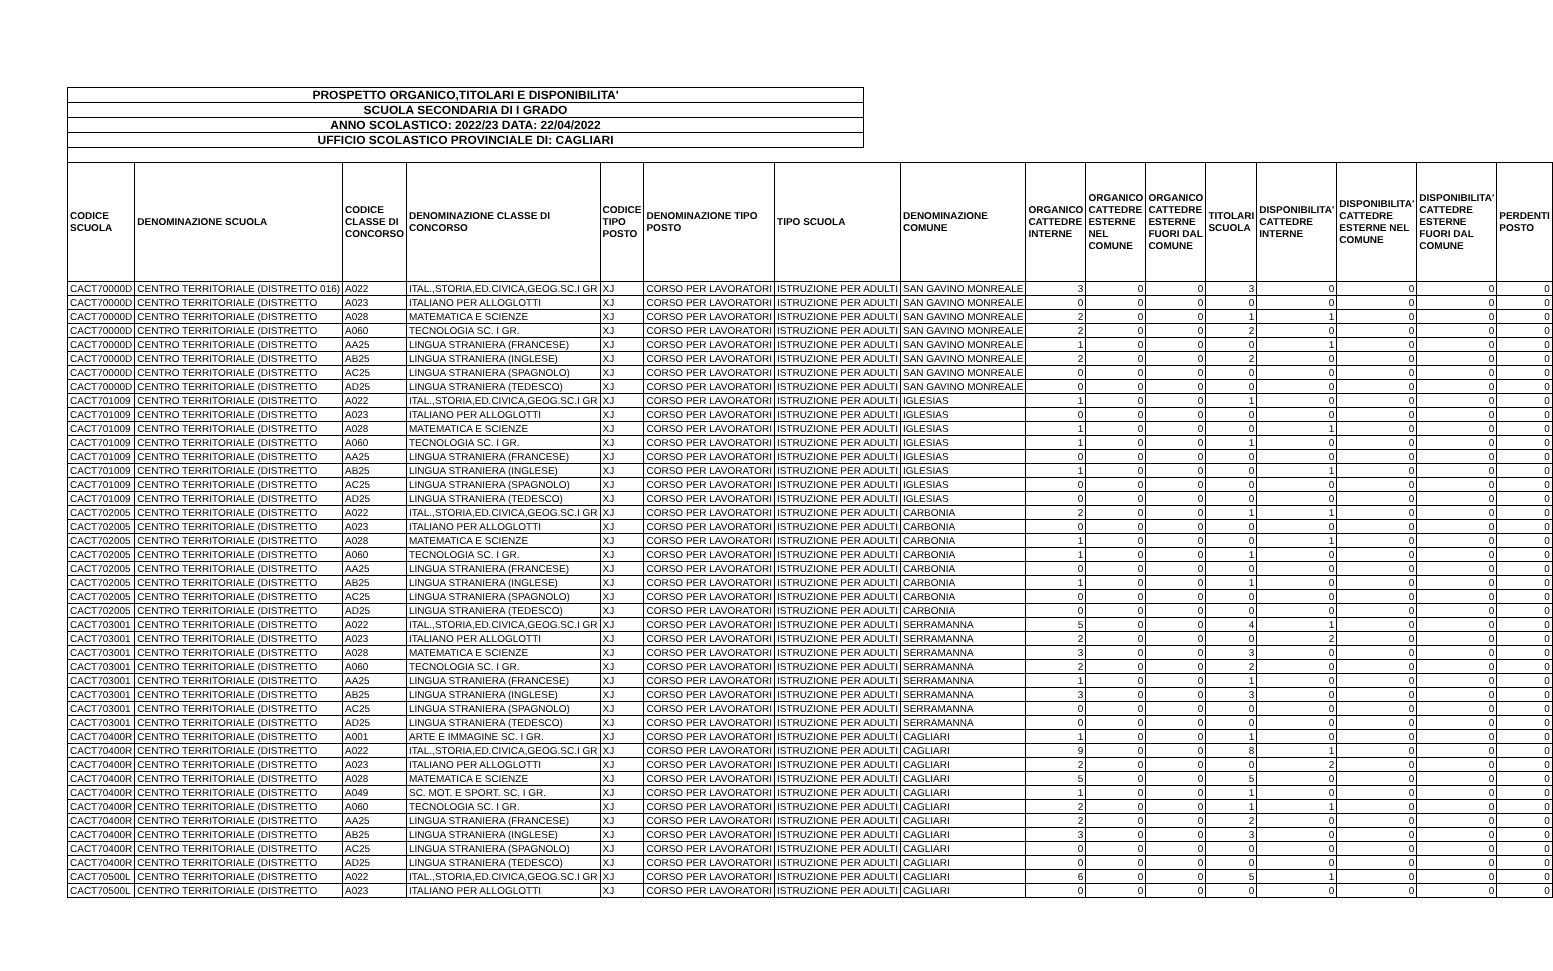PROSPETTO ORGANICO,TITOLARI E DISPONIBILITA'
SCUOLA SECONDARIA DI I GRADO
ANNO SCOLASTICO: 2022/23 DATA: 22/04/2022
UFFICIO SCOLASTICO PROVINCIALE DI: CAGLIARI
| CODICE SCUOLA | DENOMINAZIONE SCUOLA | CODICE CLASSE DI CONCORSO | DENOMINAZIONE CLASSE DI CONCORSO | CODICE TIPO POSTO | DENOMINAZIONE TIPO POSTO | TIPO SCUOLA | DENOMINAZIONE COMUNE | ORGANICO CATTEDRE INTERNE | ORGANICO CATTEDRE ESTERNE NEL COMUNE | ORGANICO CATTEDRE ESTERNE FUORI DAL COMUNE | TITOLARI SCUOLA | DISPONIBILITA' CATTEDRE INTERNE | DISPONIBILITA' CATTEDRE ESTERNE NEL COMUNE | DISPONIBILITA' CATTEDRE ESTERNE FUORI DAL COMUNE | PERDENTI POSTO |
| --- | --- | --- | --- | --- | --- | --- | --- | --- | --- | --- | --- | --- | --- | --- | --- |
| CACT70000D | CENTRO TERRITORIALE (DISTRETTO 016) | A022 | ITAL.,STORIA,ED.CIVICA,GEOG.SC.I GR | XJ | CORSO PER LAVORATORI | ISTRUZIONE PER ADULTI | SAN GAVINO MONREALE | 3 | 0 | 0 | 3 | 0 | 0 | 0 | 0 |
| CACT70000D | CENTRO TERRITORIALE (DISTRETTO | A023 | ITALIANO PER ALLOGLOTTI | XJ | CORSO PER LAVORATORI | ISTRUZIONE PER ADULTI | SAN GAVINO MONREALE | 0 | 0 | 0 | 0 | 0 | 0 | 0 | 0 |
| CACT70000D | CENTRO TERRITORIALE (DISTRETTO | A028 | MATEMATICA E SCIENZE | XJ | CORSO PER LAVORATORI | ISTRUZIONE PER ADULTI | SAN GAVINO MONREALE | 2 | 0 | 0 | 1 | 1 | 0 | 0 | 0 |
| CACT70000D | CENTRO TERRITORIALE (DISTRETTO | A060 | TECNOLOGIA SC. I GR. | XJ | CORSO PER LAVORATORI | ISTRUZIONE PER ADULTI | SAN GAVINO MONREALE | 2 | 0 | 0 | 2 | 0 | 0 | 0 | 0 |
| CACT70000D | CENTRO TERRITORIALE (DISTRETTO | AA25 | LINGUA STRANIERA (FRANCESE) | XJ | CORSO PER LAVORATORI | ISTRUZIONE PER ADULTI | SAN GAVINO MONREALE | 1 | 0 | 0 | 0 | 1 | 0 | 0 | 0 |
| CACT70000D | CENTRO TERRITORIALE (DISTRETTO | AB25 | LINGUA STRANIERA (INGLESE) | XJ | CORSO PER LAVORATORI | ISTRUZIONE PER ADULTI | SAN GAVINO MONREALE | 2 | 0 | 0 | 2 | 0 | 0 | 0 | 0 |
| CACT70000D | CENTRO TERRITORIALE (DISTRETTO | AC25 | LINGUA STRANIERA (SPAGNOLO) | XJ | CORSO PER LAVORATORI | ISTRUZIONE PER ADULTI | SAN GAVINO MONREALE | 0 | 0 | 0 | 0 | 0 | 0 | 0 | 0 |
| CACT70000D | CENTRO TERRITORIALE (DISTRETTO | AD25 | LINGUA STRANIERA (TEDESCO) | XJ | CORSO PER LAVORATORI | ISTRUZIONE PER ADULTI | SAN GAVINO MONREALE | 0 | 0 | 0 | 0 | 0 | 0 | 0 | 0 |
| CACT701009 | CENTRO TERRITORIALE (DISTRETTO | A022 | ITAL.,STORIA,ED.CIVICA,GEOG.SC.I GR | XJ | CORSO PER LAVORATORI | ISTRUZIONE PER ADULTI | IGLESIAS | 1 | 0 | 0 | 1 | 0 | 0 | 0 | 0 |
| CACT701009 | CENTRO TERRITORIALE (DISTRETTO | A023 | ITALIANO PER ALLOGLOTTI | XJ | CORSO PER LAVORATORI | ISTRUZIONE PER ADULTI | IGLESIAS | 0 | 0 | 0 | 0 | 0 | 0 | 0 | 0 |
| CACT701009 | CENTRO TERRITORIALE (DISTRETTO | A028 | MATEMATICA E SCIENZE | XJ | CORSO PER LAVORATORI | ISTRUZIONE PER ADULTI | IGLESIAS | 1 | 0 | 0 | 0 | 1 | 0 | 0 | 0 |
| CACT701009 | CENTRO TERRITORIALE (DISTRETTO | A060 | TECNOLOGIA SC. I GR. | XJ | CORSO PER LAVORATORI | ISTRUZIONE PER ADULTI | IGLESIAS | 1 | 0 | 0 | 1 | 0 | 0 | 0 | 0 |
| CACT701009 | CENTRO TERRITORIALE (DISTRETTO | AA25 | LINGUA STRANIERA (FRANCESE) | XJ | CORSO PER LAVORATORI | ISTRUZIONE PER ADULTI | IGLESIAS | 0 | 0 | 0 | 0 | 0 | 0 | 0 | 0 |
| CACT701009 | CENTRO TERRITORIALE (DISTRETTO | AB25 | LINGUA STRANIERA (INGLESE) | XJ | CORSO PER LAVORATORI | ISTRUZIONE PER ADULTI | IGLESIAS | 1 | 0 | 0 | 0 | 1 | 0 | 0 | 0 |
| CACT701009 | CENTRO TERRITORIALE (DISTRETTO | AC25 | LINGUA STRANIERA (SPAGNOLO) | XJ | CORSO PER LAVORATORI | ISTRUZIONE PER ADULTI | IGLESIAS | 0 | 0 | 0 | 0 | 0 | 0 | 0 | 0 |
| CACT701009 | CENTRO TERRITORIALE (DISTRETTO | AD25 | LINGUA STRANIERA (TEDESCO) | XJ | CORSO PER LAVORATORI | ISTRUZIONE PER ADULTI | IGLESIAS | 0 | 0 | 0 | 0 | 0 | 0 | 0 | 0 |
| CACT702005 | CENTRO TERRITORIALE (DISTRETTO | A022 | ITAL.,STORIA,ED.CIVICA,GEOG.SC.I GR | XJ | CORSO PER LAVORATORI | ISTRUZIONE PER ADULTI | CARBONIA | 2 | 0 | 0 | 1 | 1 | 0 | 0 | 0 |
| CACT702005 | CENTRO TERRITORIALE (DISTRETTO | A023 | ITALIANO PER ALLOGLOTTI | XJ | CORSO PER LAVORATORI | ISTRUZIONE PER ADULTI | CARBONIA | 0 | 0 | 0 | 0 | 0 | 0 | 0 | 0 |
| CACT702005 | CENTRO TERRITORIALE (DISTRETTO | A028 | MATEMATICA E SCIENZE | XJ | CORSO PER LAVORATORI | ISTRUZIONE PER ADULTI | CARBONIA | 1 | 0 | 0 | 0 | 1 | 0 | 0 | 0 |
| CACT702005 | CENTRO TERRITORIALE (DISTRETTO | A060 | TECNOLOGIA SC. I GR. | XJ | CORSO PER LAVORATORI | ISTRUZIONE PER ADULTI | CARBONIA | 1 | 0 | 0 | 1 | 0 | 0 | 0 | 0 |
| CACT702005 | CENTRO TERRITORIALE (DISTRETTO | AA25 | LINGUA STRANIERA (FRANCESE) | XJ | CORSO PER LAVORATORI | ISTRUZIONE PER ADULTI | CARBONIA | 0 | 0 | 0 | 0 | 0 | 0 | 0 | 0 |
| CACT702005 | CENTRO TERRITORIALE (DISTRETTO | AB25 | LINGUA STRANIERA (INGLESE) | XJ | CORSO PER LAVORATORI | ISTRUZIONE PER ADULTI | CARBONIA | 1 | 0 | 0 | 1 | 0 | 0 | 0 | 0 |
| CACT702005 | CENTRO TERRITORIALE (DISTRETTO | AC25 | LINGUA STRANIERA (SPAGNOLO) | XJ | CORSO PER LAVORATORI | ISTRUZIONE PER ADULTI | CARBONIA | 0 | 0 | 0 | 0 | 0 | 0 | 0 | 0 |
| CACT702005 | CENTRO TERRITORIALE (DISTRETTO | AD25 | LINGUA STRANIERA (TEDESCO) | XJ | CORSO PER LAVORATORI | ISTRUZIONE PER ADULTI | CARBONIA | 0 | 0 | 0 | 0 | 0 | 0 | 0 | 0 |
| CACT703001 | CENTRO TERRITORIALE (DISTRETTO | A022 | ITAL.,STORIA,ED.CIVICA,GEOG.SC.I GR | XJ | CORSO PER LAVORATORI | ISTRUZIONE PER ADULTI | SERRAMANNA | 5 | 0 | 0 | 4 | 1 | 0 | 0 | 0 |
| CACT703001 | CENTRO TERRITORIALE (DISTRETTO | A023 | ITALIANO PER ALLOGLOTTI | XJ | CORSO PER LAVORATORI | ISTRUZIONE PER ADULTI | SERRAMANNA | 2 | 0 | 0 | 0 | 2 | 0 | 0 | 0 |
| CACT703001 | CENTRO TERRITORIALE (DISTRETTO | A028 | MATEMATICA E SCIENZE | XJ | CORSO PER LAVORATORI | ISTRUZIONE PER ADULTI | SERRAMANNA | 3 | 0 | 0 | 3 | 0 | 0 | 0 | 0 |
| CACT703001 | CENTRO TERRITORIALE (DISTRETTO | A060 | TECNOLOGIA SC. I GR. | XJ | CORSO PER LAVORATORI | ISTRUZIONE PER ADULTI | SERRAMANNA | 2 | 0 | 0 | 2 | 0 | 0 | 0 | 0 |
| CACT703001 | CENTRO TERRITORIALE (DISTRETTO | AA25 | LINGUA STRANIERA (FRANCESE) | XJ | CORSO PER LAVORATORI | ISTRUZIONE PER ADULTI | SERRAMANNA | 1 | 0 | 0 | 1 | 0 | 0 | 0 | 0 |
| CACT703001 | CENTRO TERRITORIALE (DISTRETTO | AB25 | LINGUA STRANIERA (INGLESE) | XJ | CORSO PER LAVORATORI | ISTRUZIONE PER ADULTI | SERRAMANNA | 3 | 0 | 0 | 3 | 0 | 0 | 0 | 0 |
| CACT703001 | CENTRO TERRITORIALE (DISTRETTO | AC25 | LINGUA STRANIERA (SPAGNOLO) | XJ | CORSO PER LAVORATORI | ISTRUZIONE PER ADULTI | SERRAMANNA | 0 | 0 | 0 | 0 | 0 | 0 | 0 | 0 |
| CACT703001 | CENTRO TERRITORIALE (DISTRETTO | AD25 | LINGUA STRANIERA (TEDESCO) | XJ | CORSO PER LAVORATORI | ISTRUZIONE PER ADULTI | SERRAMANNA | 0 | 0 | 0 | 0 | 0 | 0 | 0 | 0 |
| CACT70400R | CENTRO TERRITORIALE (DISTRETTO | A001 | ARTE E IMMAGINE SC. I GR. | XJ | CORSO PER LAVORATORI | ISTRUZIONE PER ADULTI | CAGLIARI | 1 | 0 | 0 | 1 | 0 | 0 | 0 | 0 |
| CACT70400R | CENTRO TERRITORIALE (DISTRETTO | A022 | ITAL.,STORIA,ED.CIVICA,GEOG.SC.I GR | XJ | CORSO PER LAVORATORI | ISTRUZIONE PER ADULTI | CAGLIARI | 9 | 0 | 0 | 8 | 1 | 0 | 0 | 0 |
| CACT70400R | CENTRO TERRITORIALE (DISTRETTO | A023 | ITALIANO PER ALLOGLOTTI | XJ | CORSO PER LAVORATORI | ISTRUZIONE PER ADULTI | CAGLIARI | 2 | 0 | 0 | 0 | 2 | 0 | 0 | 0 |
| CACT70400R | CENTRO TERRITORIALE (DISTRETTO | A028 | MATEMATICA E SCIENZE | XJ | CORSO PER LAVORATORI | ISTRUZIONE PER ADULTI | CAGLIARI | 5 | 0 | 0 | 5 | 0 | 0 | 0 | 0 |
| CACT70400R | CENTRO TERRITORIALE (DISTRETTO | A049 | SC. MOT. E SPORT. SC. I GR. | XJ | CORSO PER LAVORATORI | ISTRUZIONE PER ADULTI | CAGLIARI | 1 | 0 | 0 | 1 | 0 | 0 | 0 | 0 |
| CACT70400R | CENTRO TERRITORIALE (DISTRETTO | A060 | TECNOLOGIA SC. I GR. | XJ | CORSO PER LAVORATORI | ISTRUZIONE PER ADULTI | CAGLIARI | 2 | 0 | 0 | 1 | 1 | 0 | 0 | 0 |
| CACT70400R | CENTRO TERRITORIALE (DISTRETTO | AA25 | LINGUA STRANIERA (FRANCESE) | XJ | CORSO PER LAVORATORI | ISTRUZIONE PER ADULTI | CAGLIARI | 2 | 0 | 0 | 2 | 0 | 0 | 0 | 0 |
| CACT70400R | CENTRO TERRITORIALE (DISTRETTO | AB25 | LINGUA STRANIERA (INGLESE) | XJ | CORSO PER LAVORATORI | ISTRUZIONE PER ADULTI | CAGLIARI | 3 | 0 | 0 | 3 | 0 | 0 | 0 | 0 |
| CACT70400R | CENTRO TERRITORIALE (DISTRETTO | AC25 | LINGUA STRANIERA (SPAGNOLO) | XJ | CORSO PER LAVORATORI | ISTRUZIONE PER ADULTI | CAGLIARI | 0 | 0 | 0 | 0 | 0 | 0 | 0 | 0 |
| CACT70400R | CENTRO TERRITORIALE (DISTRETTO | AD25 | LINGUA STRANIERA (TEDESCO) | XJ | CORSO PER LAVORATORI | ISTRUZIONE PER ADULTI | CAGLIARI | 0 | 0 | 0 | 0 | 0 | 0 | 0 | 0 |
| CACT70500L | CENTRO TERRITORIALE (DISTRETTO | A022 | ITAL.,STORIA,ED.CIVICA,GEOG.SC.I GR | XJ | CORSO PER LAVORATORI | ISTRUZIONE PER ADULTI | CAGLIARI | 6 | 0 | 0 | 5 | 1 | 0 | 0 | 0 |
| CACT70500L | CENTRO TERRITORIALE (DISTRETTO | A023 | ITALIANO PER ALLOGLOTTI | XJ | CORSO PER LAVORATORI | ISTRUZIONE PER ADULTI | CAGLIARI | 0 | 0 | 0 | 0 | 0 | 0 | 0 | 0 |